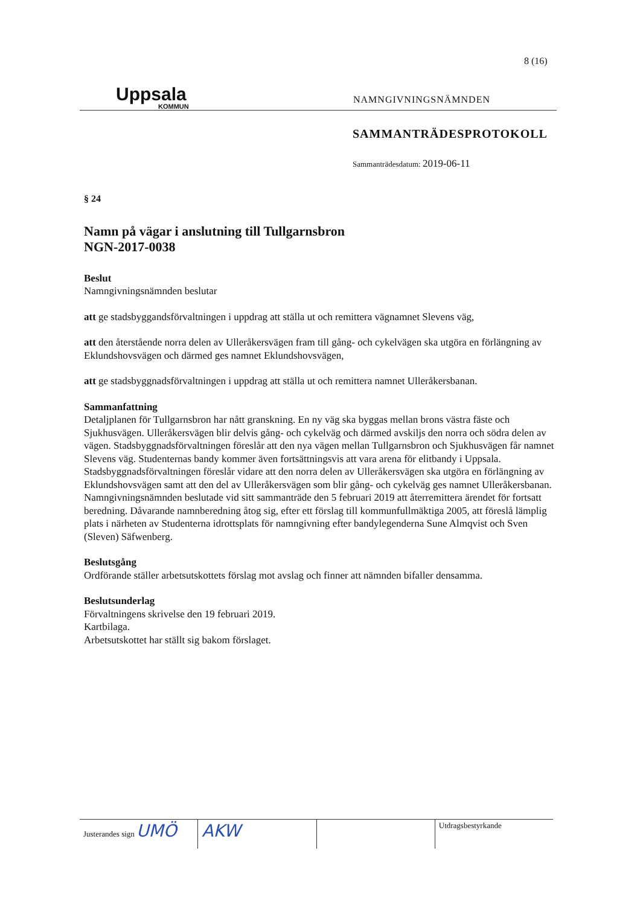8 (16)
Uppsala
KOMMUN
NAMNGIVNINGSNÄMNDEN
SAMMANTRÄDESPROTOKOLL
Sammanträdesdatum: 2019-06-11
§ 24
Namn på vägar i anslutning till Tullgarnsbron
NGN-2017-0038
Beslut
Namngivningsnämnden beslutar
att ge stadsbyggandsförvaltningen i uppdrag att ställa ut och remittera vägnamnet Slevens väg,
att den återstående norra delen av Ulleråkersvägen fram till gång- och cykelvägen ska utgöra en förlängning av Eklundshovsvägen och därmed ges namnet Eklundshovsvägen,
att ge stadsbyggnadsförvaltningen i uppdrag att ställa ut och remittera namnet Ulleråkersbanan.
Sammanfattning
Detaljplanen för Tullgarnsbron har nått granskning. En ny väg ska byggas mellan brons västra fäste och Sjukhusvägen. Ulleråkersvägen blir delvis gång- och cykelväg och därmed avskiljs den norra och södra delen av vägen. Stadsbyggnadsförvaltningen föreslår att den nya vägen mellan Tullgarnsbron och Sjukhusvägen får namnet Slevens väg. Studenternas bandy kommer även fortsättningsvis att vara arena för elitbandy i Uppsala. Stadsbyggnadsförvaltningen föreslår vidare att den norra delen av Ulleråkersvägen ska utgöra en förlängning av Eklundshovsvägen samt att den del av Ulleråkersvägen som blir gång- och cykelväg ges namnet Ulleråkersbanan. Namngivningsnämnden beslutade vid sitt sammanträde den 5 februari 2019 att återremittera ärendet för fortsatt beredning. Dåvarande namnberedning åtog sig, efter ett förslag till kommunfullmäktiga 2005, att föreslå lämplig plats i närheten av Studenterna idrottsplats för namngivning efter bandylegenderna Sune Almqvist och Sven (Sleven) Säfwenberg.
Beslutsgång
Ordförande ställer arbetsutskottets förslag mot avslag och finner att nämnden bifaller densamma.
Beslutsunderlag
Förvaltningens skrivelse den 19 februari 2019.
Kartbilaga.
Arbetsutskottet har ställt sig bakom förslaget.
Justerandes sign UMÖ AKW
Utdragsbestyrkande